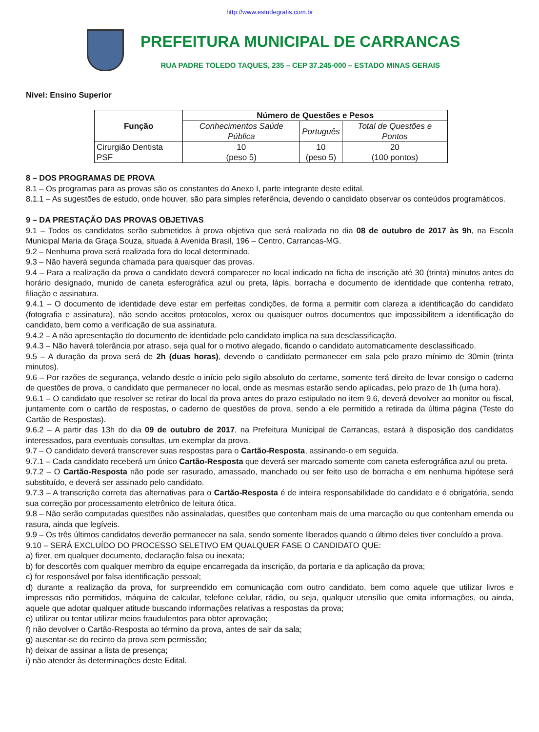http://www.estudegratis.com.br
PREFEITURA MUNICIPAL DE CARRANCAS
RUA PADRE TOLEDO TAQUES, 235 – CEP 37.245-000 – ESTADO MINAS GERAIS
Nível: Ensino Superior
| Função | Número de Questões e Pesos | | |
| --- | --- | --- | --- |
| | Conhecimentos Saúde Pública | Português | Total de Questões e Pontos |
| Cirurgião Dentista PSF | 10 (peso 5) | 10 (peso 5) | 20 (100 pontos) |
8 – DOS PROGRAMAS DE PROVA
8.1 – Os programas para as provas são os constantes do Anexo I, parte integrante deste edital.
8.1.1 – As sugestões de estudo, onde houver, são para simples referência, devendo o candidato observar os conteúdos programáticos.
9 – DA PRESTAÇÃO DAS PROVAS OBJETIVAS
9.1 – Todos os candidatos serão submetidos à prova objetiva que será realizada no dia 08 de outubro de 2017 às 9h, na Escola Municipal Maria da Graça Souza, situada à Avenida Brasil, 196 – Centro, Carrancas-MG.
9.2 – Nenhuma prova será realizada fora do local determinado.
9.3 – Não haverá segunda chamada para quaisquer das provas.
9.4 – Para a realização da prova o candidato deverá comparecer no local indicado na ficha de inscrição até 30 (trinta) minutos antes do horário designado, munido de caneta esferográfica azul ou preta, lápis, borracha e documento de identidade que contenha retrato, filiação e assinatura.
9.4.1 – O documento de identidade deve estar em perfeitas condições, de forma a permitir com clareza a identificação do candidato (fotografia e assinatura), não sendo aceitos protocolos, xerox ou quaisquer outros documentos que impossibilitem a identificação do candidato, bem como a verificação de sua assinatura.
9.4.2 – A não apresentação do documento de identidade pelo candidato implica na sua desclassificação.
9.4.3 – Não haverá tolerância por atraso, seja qual for o motivo alegado, ficando o candidato automaticamente desclassificado.
9.5 – A duração da prova será de 2h (duas horas), devendo o candidato permanecer em sala pelo prazo mínimo de 30min (trinta minutos).
9.6 – Por razões de segurança, velando desde o início pelo sigilo absoluto do certame, somente terá direito de levar consigo o caderno de questões de prova, o candidato que permanecer no local, onde as mesmas estarão sendo aplicadas, pelo prazo de 1h (uma hora).
9.6.1 – O candidato que resolver se retirar do local da prova antes do prazo estipulado no item 9.6, deverá devolver ao monitor ou fiscal, juntamente com o cartão de respostas, o caderno de questões de prova, sendo a ele permitido a retirada da última página (Teste do Cartão de Respostas).
9.6.2 – A partir das 13h do dia 09 de outubro de 2017, na Prefeitura Municipal de Carrancas, estará à disposição dos candidatos interessados, para eventuais consultas, um exemplar da prova.
9.7 – O candidato deverá transcrever suas respostas para o Cartão-Resposta, assinando-o em seguida.
9.7.1 – Cada candidato receberá um único Cartão-Resposta que deverá ser marcado somente com caneta esferográfica azul ou preta.
9.7.2 – O Cartão-Resposta não pode ser rasurado, amassado, manchado ou ser feito uso de borracha e em nenhuma hipótese será substituído, e deverá ser assinado pelo candidato.
9.7.3 – A transcrição correta das alternativas para o Cartão-Resposta é de inteira responsabilidade do candidato e é obrigatória, sendo sua correção por processamento eletrônico de leitura ótica.
9.8 – Não serão computadas questões não assinaladas, questões que contenham mais de uma marcação ou que contenham emenda ou rasura, ainda que legíveis.
9.9 – Os três últimos candidatos deverão permanecer na sala, sendo somente liberados quando o último deles tiver concluído a prova.
9.10 – SERÁ EXCLUÍDO DO PROCESSO SELETIVO EM QUALQUER FASE O CANDIDATO QUE:
a) fizer, em qualquer documento, declaração falsa ou inexata;
b) for descortês com qualquer membro da equipe encarregada da inscrição, da portaria e da aplicação da prova;
c) for responsável por falsa identificação pessoal;
d) durante a realização da prova, for surpreendido em comunicação com outro candidato, bem como aquele que utilizar livros e impressos não permitidos, máquina de calcular, telefone celular, rádio, ou seja, qualquer utensílio que emita informações, ou ainda, aquele que adotar qualquer atitude buscando informações relativas a respostas da prova;
e) utilizar ou tentar utilizar meios fraudulentos para obter aprovação;
f) não devolver o Cartão-Resposta ao término da prova, antes de sair da sala;
g) ausentar-se do recinto da prova sem permissão;
h) deixar de assinar a lista de presença;
i) não atender às determinações deste Edital.